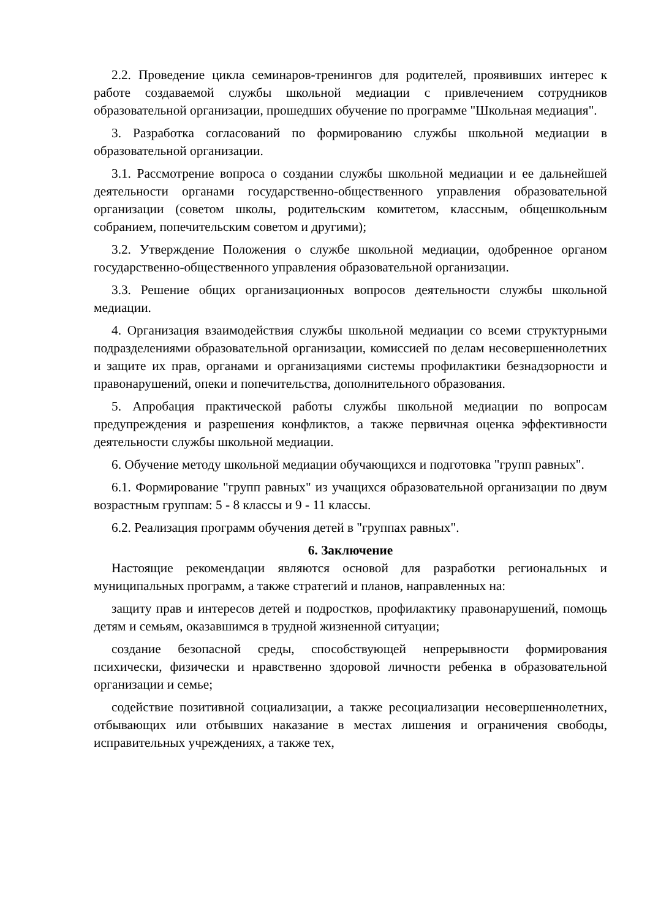2.2. Проведение цикла семинаров-тренингов для родителей, проявивших интерес к работе создаваемой службы школьной медиации с привлечением сотрудников образовательной организации, прошедших обучение по программе "Школьная медиация".
3. Разработка согласований по формированию службы школьной медиации в образовательной организации.
3.1. Рассмотрение вопроса о создании службы школьной медиации и ее дальнейшей деятельности органами государственно-общественного управления образовательной организации (советом школы, родительским комитетом, классным, общешкольным собранием, попечительским советом и другими);
3.2. Утверждение Положения о службе школьной медиации, одобренное органом государственно-общественного управления образовательной организации.
3.3. Решение общих организационных вопросов деятельности службы школьной медиации.
4. Организация взаимодействия службы школьной медиации со всеми структурными подразделениями образовательной организации, комиссией по делам несовершеннолетних и защите их прав, органами и организациями системы профилактики безнадзорности и правонарушений, опеки и попечительства, дополнительного образования.
5. Апробация практической работы службы школьной медиации по вопросам предупреждения и разрешения конфликтов, а также первичная оценка эффективности деятельности службы школьной медиации.
6. Обучение методу школьной медиации обучающихся и подготовка "групп равных".
6.1. Формирование "групп равных" из учащихся образовательной организации по двум возрастным группам: 5 - 8 классы и 9 - 11 классы.
6.2. Реализация программ обучения детей в "группах равных".
6. Заключение
Настоящие рекомендации являются основой для разработки региональных и муниципальных программ, а также стратегий и планов, направленных на:
защиту прав и интересов детей и подростков, профилактику правонарушений, помощь детям и семьям, оказавшимся в трудной жизненной ситуации;
создание безопасной среды, способствующей непрерывности формирования психически, физически и нравственно здоровой личности ребенка в образовательной организации и семье;
содействие позитивной социализации, а также ресоциализации несовершеннолетних, отбывающих или отбывших наказание в местах лишения и ограничения свободы, исправительных учреждениях, а также тех,